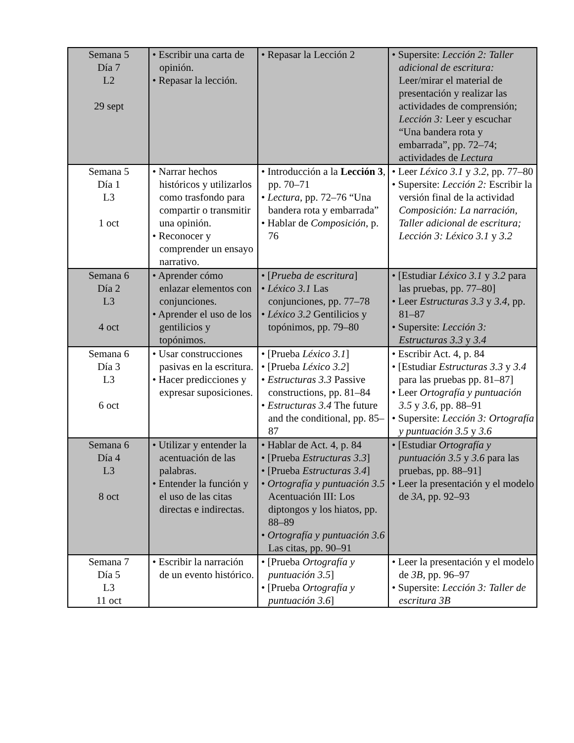| Semana 5 Día 7 L2 29 sept | • Escribir una carta de opinión. • Repasar la lección. | • Repasar la Lección 2 | • Supersite: Lección 2: Taller adicional de escritura: Leer/mirar el material de presentación y realizar las actividades de comprensión; Lección 3: Leer y escuchar “Una bandera rota y embarrada”, pp. 72–74; actividades de Lectura |
| Semana 5 Día 1 L3 1 oct | • Narrar hechos históricos y utilizarlos como trasfondo para compartir o transmitir una opinión. • Reconocer y comprender un ensayo narrativo. | • Introducción a la Lección 3 , pp. 70–71 • Lectura, pp. 72–76 “Una bandera rota y embarrada” • Hablar de Composición , p. 76 | • Leer Léxico 3.1 y 3.2 , pp. 77–80 • Supersite: Lección 2: Escribir la versión final de la actividad Composición: La narración, Taller adicional de escritura; Lección 3: Léxico 3.1 y 3.2 |
| Semana 6 Día 2 L3 4 oct | • Aprender cómo enlazar elementos con conjunciones. • Aprender el uso de los gentilicios y topónimos. | • [ Prueba de escritura ] • Léxico 3.1 Las conjunciones, pp. 77–78 • Léxico 3.2 Gentilicios y topónimos, pp. 79–80 | • [Estudiar Léxico 3.1 y 3.2 para las pruebas, pp. 77–80] • Leer Estructuras 3.3 y 3.4 , pp. 81–87 • Supersite: Lección 3: Estructuras 3.3 y 3.4 |
| Semana 6 Día 3 L3 6 oct | • Usar construcciones pasivas en la escritura. • Hacer predicciones y expresar suposiciones. | • [Prueba Léxico 3.1 ] • [Prueba Léxico 3.2 ] • Estructuras 3.3 Passive constructions, pp. 81–84 • Estructuras 3.4 The future and the conditional, pp. 85–87 | • Escribir Act. 4, p. 84 • [Estudiar Estructuras 3.3 y 3.4 para las pruebas pp. 81–87] • Leer Ortografía y puntuación 3.5 y 3.6 , pp. 88–91 • Supersite: Lección 3: Ortografía y puntuación 3.5 y 3.6 |
| Semana 6 Día 4 L3 8 oct | • Utilizar y entender la acentuación de las palabras. • Entender la función y el uso de las citas directas e indirectas. | • Hablar de Act. 4, p. 84 • [Prueba Estructuras 3.3 ] • [Prueba Estructuras 3.4 ] • Ortografía y puntuación 3.5 Acentuación III: Los diptongos y los hiatos, pp. 88–89 • Ortografía y puntuación 3.6 Las citas, pp. 90–91 | • [Estudiar Ortografía y puntuación 3.5 y 3.6 para las pruebas, pp. 88–91] • Leer la presentación y el modelo de 3A , pp. 92–93 |
| Semana 7 Día 5 L3 11 oct | • Escribir la narración de un evento histórico. | • [Prueba Ortografía y puntuación 3.5 ] • [Prueba Ortografía y puntuación 3.6 ] | • Leer la presentación y el modelo de 3B , pp. 96–97 • Supersite: Lección 3: Taller de escritura 3B |